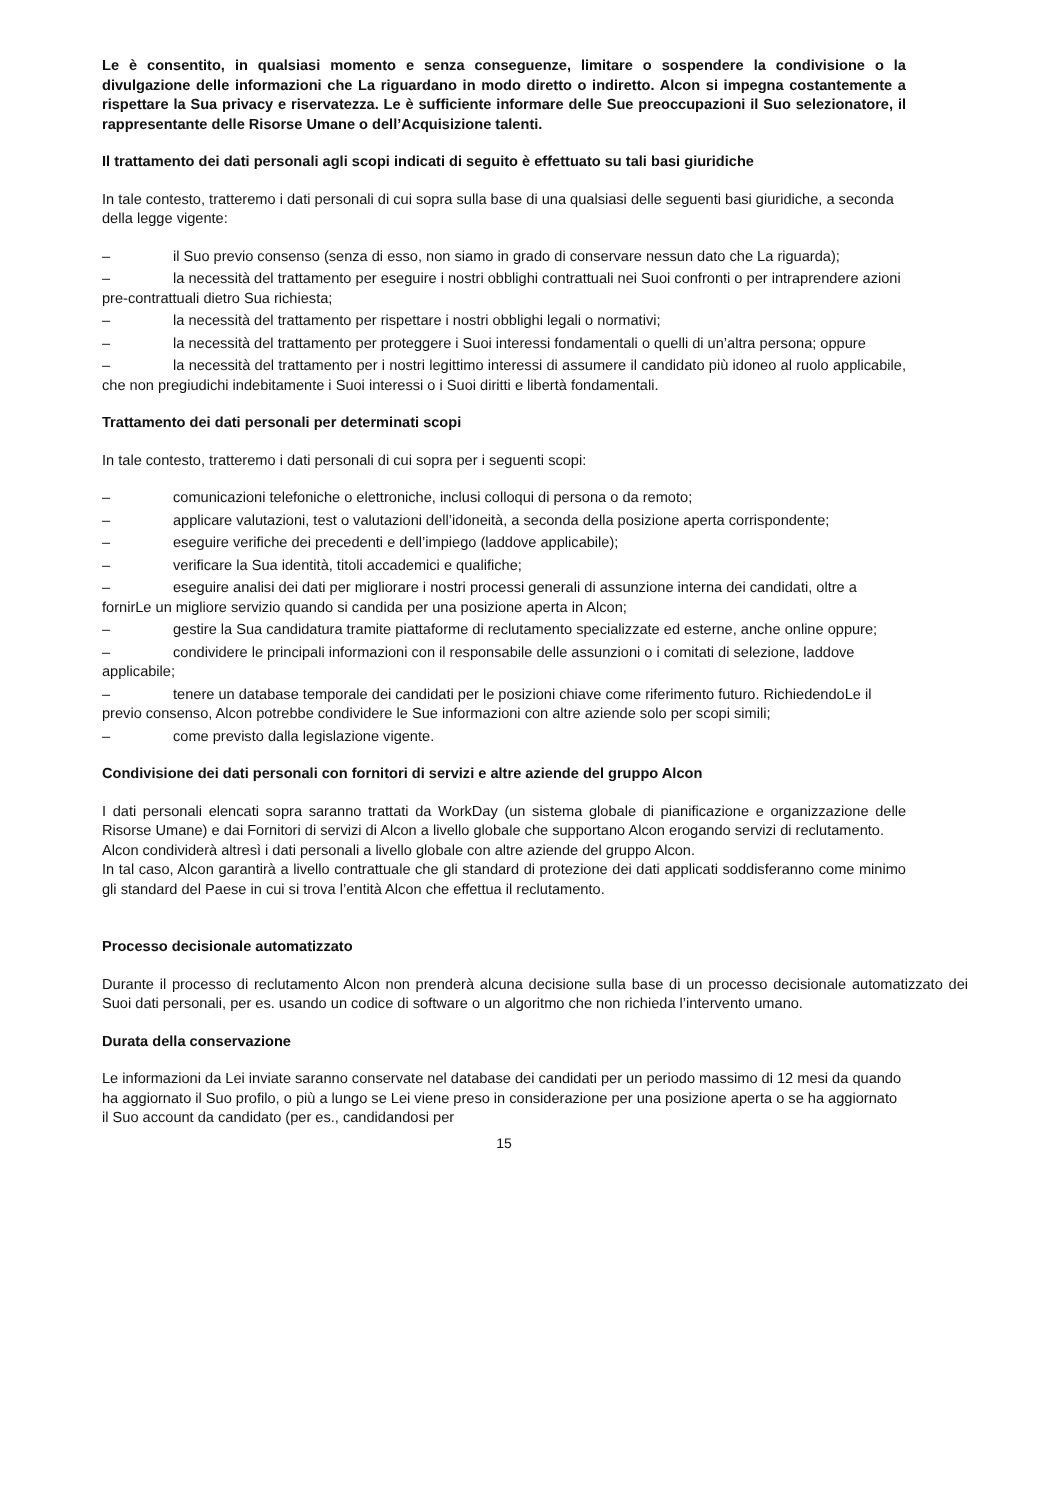Le è consentito, in qualsiasi momento e senza conseguenze, limitare o sospendere la condivisione o la divulgazione delle informazioni che La riguardano in modo diretto o indiretto. Alcon si impegna costantemente a rispettare la Sua privacy e riservatezza. Le è sufficiente informare delle Sue preoccupazioni il Suo selezionatore, il rappresentante delle Risorse Umane o dell’Acquisizione talenti.
Il trattamento dei dati personali agli scopi indicati di seguito è effettuato su tali basi giuridiche
In tale contesto, tratteremo i dati personali di cui sopra sulla base di una qualsiasi delle seguenti basi giuridiche, a seconda della legge vigente:
– il Suo previo consenso (senza di esso, non siamo in grado di conservare nessun dato che La riguarda);
– la necessità del trattamento per eseguire i nostri obblighi contrattuali nei Suoi confronti o per intraprendere azioni pre-contrattuali dietro Sua richiesta;
– la necessità del trattamento per rispettare i nostri obblighi legali o normativi;
– la necessità del trattamento per proteggere i Suoi interessi fondamentali o quelli di un’altra persona; oppure
– la necessità del trattamento per i nostri legittimo interessi di assumere il candidato più idoneo al ruolo applicabile, che non pregiudichi indebitamente i Suoi interessi o i Suoi diritti e libertà fondamentali.
Trattamento dei dati personali per determinati scopi
In tale contesto, tratteremo i dati personali di cui sopra per i seguenti scopi:
– comunicazioni telefoniche o elettroniche, inclusi colloqui di persona o da remoto;
– applicare valutazioni, test o valutazioni dell’idoneità, a seconda della posizione aperta corrispondente;
– eseguire verifiche dei precedenti e dell’impiego (laddove applicabile);
– verificare la Sua identità, titoli accademici e qualifiche;
– eseguire analisi dei dati per migliorare i nostri processi generali di assunzione interna dei candidati, oltre a fornirLe un migliore servizio quando si candida per una posizione aperta in Alcon;
– gestire la Sua candidatura tramite piattaforme di reclutamento specializzate ed esterne, anche online oppure;
– condividere le principali informazioni con il responsabile delle assunzioni o i comitati di selezione, laddove applicabile;
– tenere un database temporale dei candidati per le posizioni chiave come riferimento futuro. RichiedendoLe il previo consenso, Alcon potrebbe condividere le Sue informazioni con altre aziende solo per scopi simili;
– come previsto dalla legislazione vigente.
Condivisione dei dati personali con fornitori di servizi e altre aziende del gruppo Alcon
I dati personali elencati sopra saranno trattati da WorkDay (un sistema globale di pianificazione e organizzazione delle Risorse Umane) e dai Fornitori di servizi di Alcon a livello globale che supportano Alcon erogando servizi di reclutamento.
Alcon condividerà altresì i dati personali a livello globale con altre aziende del gruppo Alcon.
In tal caso, Alcon garantirà a livello contrattuale che gli standard di protezione dei dati applicati soddisferanno come minimo gli standard del Paese in cui si trova l’entità Alcon che effettua il reclutamento.
Processo decisionale automatizzato
Durante il processo di reclutamento Alcon non prenderà alcuna decisione sulla base di un processo decisionale automatizzato dei Suoi dati personali, per es. usando un codice di software o un algoritmo che non richieda l’intervento umano.
Durata della conservazione
Le informazioni da Lei inviate saranno conservate nel database dei candidati per un periodo massimo di 12 mesi da quando ha aggiornato il Suo profilo, o più a lungo se Lei viene preso in considerazione per una posizione aperta o se ha aggiornato il Suo account da candidato (per es., candidandosi per
15